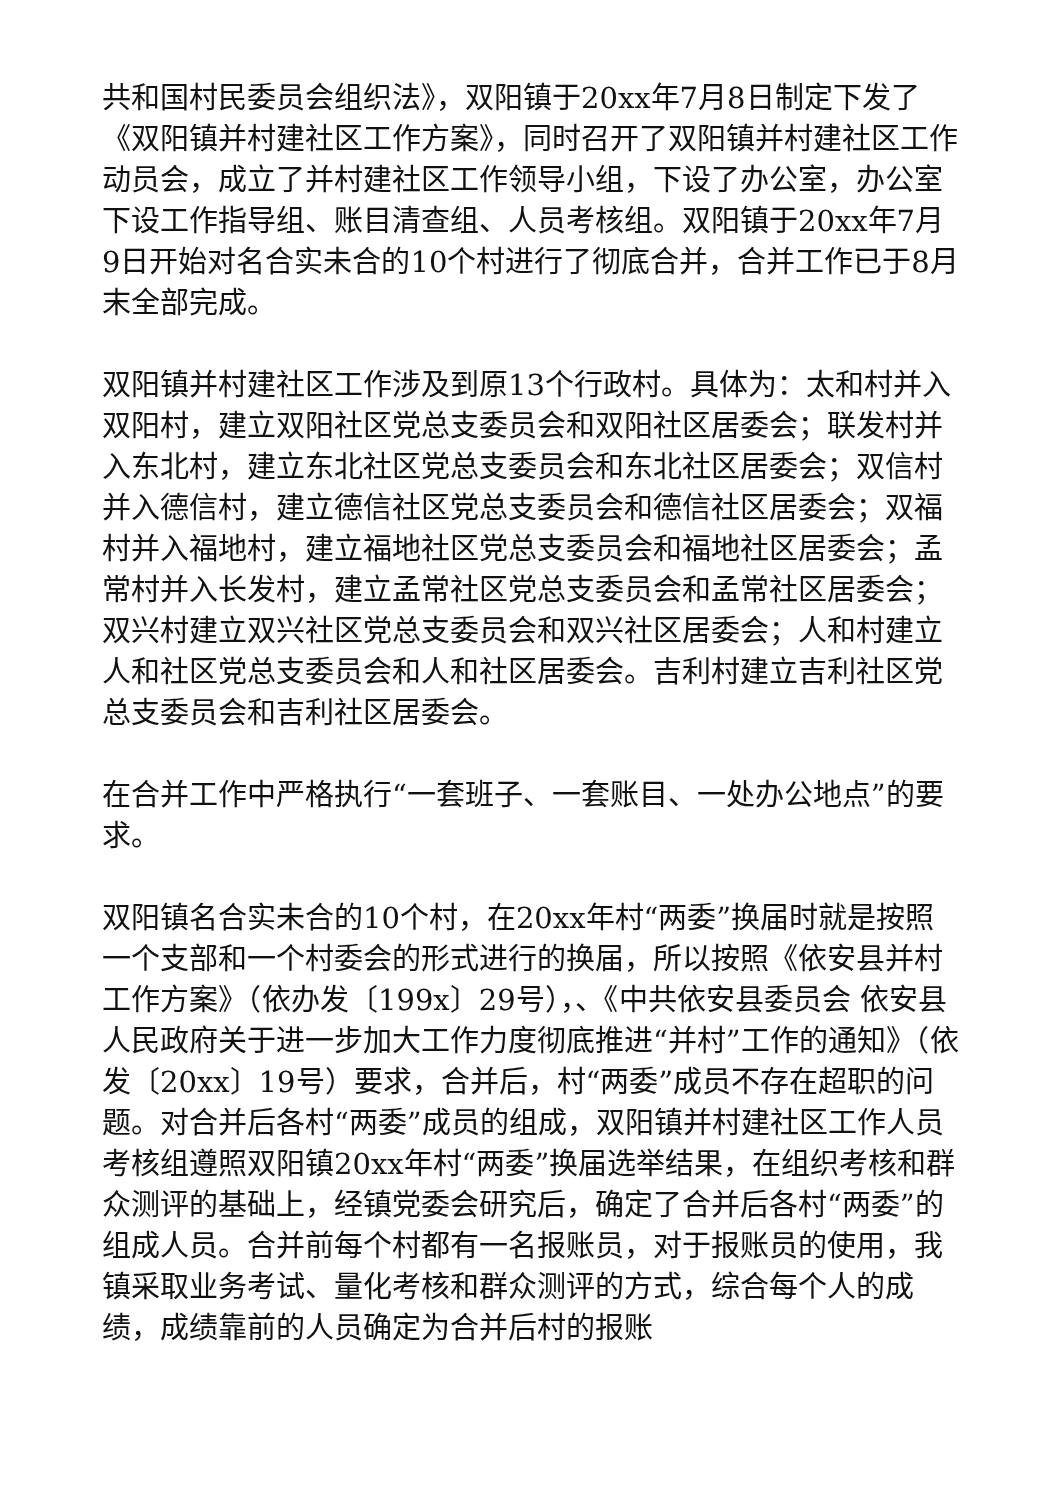共和国村民委员会组织法》，双阳镇于20xx年7月8日制定下发了《双阳镇并村建社区工作方案》，同时召开了双阳镇并村建社区工作动员会，成立了并村建社区工作领导小组，下设了办公室，办公室下设工作指导组、账目清查组、人员考核组。双阳镇于20xx年7月9日开始对名合实未合的10个村进行了彻底合并，合并工作已于8月末全部完成。
双阳镇并村建社区工作涉及到原13个行政村。具体为：太和村并入双阳村，建立双阳社区党总支委员会和双阳社区居委会；联发村并入东北村，建立东北社区党总支委员会和东北社区居委会；双信村并入德信村，建立德信社区党总支委员会和德信社区居委会；双福村并入福地村，建立福地社区党总支委员会和福地社区居委会；孟常村并入长发村，建立孟常社区党总支委员会和孟常社区居委会；双兴村建立双兴社区党总支委员会和双兴社区居委会；人和村建立人和社区党总支委员会和人和社区居委会。吉利村建立吉利社区党总支委员会和吉利社区居委会。
在合并工作中严格执行“一套班子、一套账目、一处办公地点”的要求。
双阳镇名合实未合的10个村，在20xx年村“两委”换届时就是按照一个支部和一个村委会的形式进行的换届，所以按照《依安县并村工作方案》（依办发〔199x〕29号），、《中共依安县委员会 依安县人民政府关于进一步加大工作力度彻底推进“并村”工作的通知》（依发〔20xx〕19号）要求，合并后，村“两委”成员不存在超职的问题。对合并后各村“两委”成员的组成，双阳镇并村建社区工作人员考核组遵照双阳镇20xx年村“两委”换届选举结果，在组织考核和群众测评的基础上，经镇党委会研究后，确定了合并后各村“两委”的组成人员。合并前每个村都有一名报账员，对于报账员的使用，我镇采取业务考试、量化考核和群众测评的方式，综合每个人的成绩，成绩靠前的人员确定为合并后村的报账